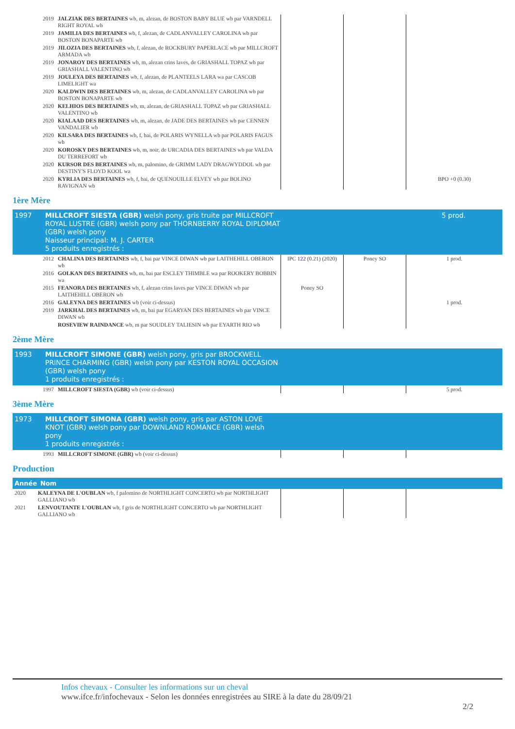| 2019 | JALZIAK DES BERTAINES wb, m, alezan, de BOSTON BABY BLUE wb par VARNDELL RIGHT ROYAL wb | | | |
| 2019 | JAMILIA DES BERTAINES wb, f, alezan, de CADLANVALLEY CAROLINA wb par BOSTON BONAPARTE wb | | | |
| 2019 | JILOZIA DES BERTAINES wb, f, alezan, de ROCKBURY PAPERLACE wb par MILLCROFT ARMADA wb | | | |
| 2019 | JONAROY DES BERTAINES wb, m, alezan crins laves, de GRIASHALL TOPAZ wb par GRIASHALL VALENTINO wb | | | |
| 2019 | JOULEYA DES BERTAINES wb, f, alezan, de PLANTEELS LARA wa par CASCOB LIMELIGHT wa | | | |
| 2020 | KALDWIN DES BERTAINES wb, m, alezan, de CADLANVALLEY CAROLINA wb par BOSTON BONAPARTE wb | | | |
| 2020 | KELHIOS DES BERTAINES wb, m, alezan, de GRIASHALL TOPAZ wb par GRIASHALL VALENTINO wb | | | |
| 2020 | KIALAAD DES BERTAINES wb, m, alezan, de JADE DES BERTAINES wb par CENNEN VANDALIER wb | | | |
| 2020 | KILSARA DES BERTAINES wb, f, bai, de POLARIS WYNELLA wb par POLARIS FAGUS wb | | | |
| 2020 | KOROSKY DES BERTAINES wb, m, noir, de URCADIA DES BERTAINES wb par VALDA DU TERREFORT wb | | | |
| 2020 | KURSOR DES BERTAINES wb, m, palomino, de GRIMM LADY DRAGWYDDOL wb par DESTINY'S FLOYD KOOL wa | | | |
| 2020 | KYRLIA DES BERTAINES wb, f, bai, de QUENOUILLE ELVEY wb par BOLINO RAVIGNAN wb | | | BPO +0 (0.30) |
1ère Mère
| 1997 | MILLCROFT SIESTA (GBR) welsh pony, gris truite par MILLCROFT ROYAL LUSTRE (GBR) welsh pony par THORNBERRY ROYAL DIPLOMAT (GBR) welsh pony Naisseur principal: M. J. CARTER 5 produits enregistrés : | | | 5 prod. |
| 2012 | CHALINA DES BERTAINES wb, f, bai par VINCE DIWAN wb par LAITHEHILL OBERON wb | IPC 122 (0.21) (2020) | Poney SO | 1 prod. |
| 2016 | GOLKAN DES BERTAINES wb, m, bai par ESCLEY THIMBLE wa par ROOKERY BOBBIN wa | | | |
| 2015 | FEANORA DES BERTAINES wb, f, alezan crins laves par VINCE DIWAN wb par LAITHEHILL OBERON wb | Poney SO | | |
| 2016 | GALEYNA DES BERTAINES wb (voir ci-dessus) | | | 1 prod. |
| 2019 | JARKHAL DES BERTAINES wb, m, bai par EGARYAN DES BERTAINES wb par VINCE DIWAN wb | | | |
| | ROSEVIEW RAINDANCE wb, m par SOUDLEY TALIESIN wb par EYARTH RIO wb | | | |
2ème Mère
| 1993 | MILLCROFT SIMONE (GBR) welsh pony, gris par BROCKWELL PRINCE CHARMING (GBR) welsh pony par KESTON ROYAL OCCASION (GBR) welsh pony 1 produits enregistrés : | | | |
| 1997 | MILLCROFT SIESTA (GBR) wb (voir ci-dessus) | | | 5 prod. |
3ème Mère
| 1973 | MILLCROFT SIMONA (GBR) welsh pony, gris par ASTON LOVE KNOT (GBR) welsh pony par DOWNLAND ROMANCE (GBR) welsh pony 1 produits enregistrés : | | | |
| 1993 | MILLCROFT SIMONE (GBR) wb (voir ci-dessus) | | | |
Production
| Année | Nom |
| --- | --- |
| 2020 | KALEYNA DE L'OUBLAN wb, f palomino de NORTHLIGHT CONCERTO wb par NORTHLIGHT GALLIANO wb | | | |
| 2021 | LENVOUTANTE L'OUBLAN wb, f gris de NORTHLIGHT CONCERTO wb par NORTHLIGHT GALLIANO wb | | | |
Infos chevaux - Consulter les informations sur un cheval
www.ifce.fr/infochevaux - Selon les données enregistrées au SIRE à la date du 28/09/21
2/2